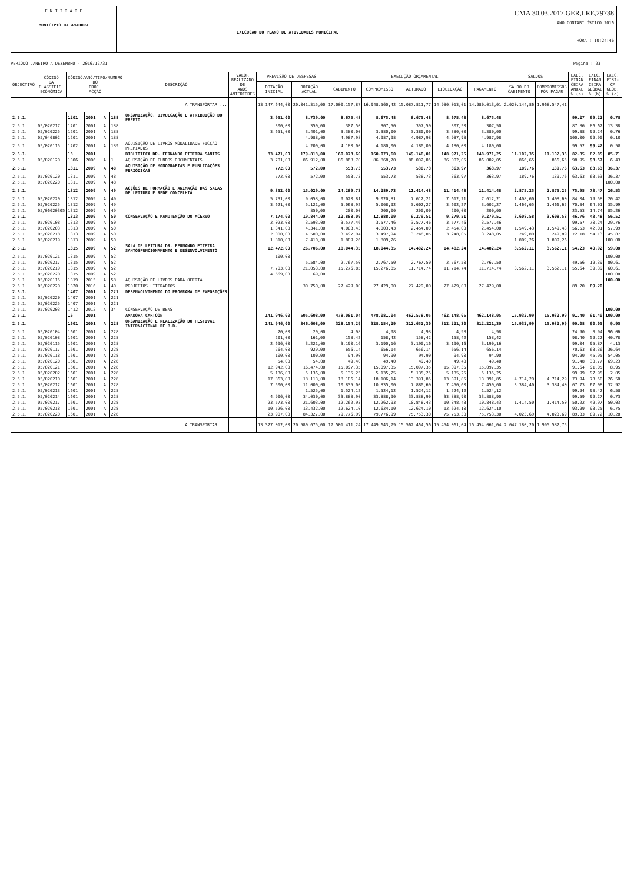E N T I D A D E
MUNICIPIO DA AMADORA
EXECUCAO DO PLANO DE ATIVIDADES MUNICIPAL
CMA 30.03.2017,GER,I,RE,29738
ANO CONTABILÍSTICO 2016
HORA : 10:24:46
PERÍODO JANEIRO A DEZEMBRO - 2016/12/31 Pagina : 23
| OBJECTIVO | CÓDIGO DA CLASSIFIC. ECONÓMICA | CÓDIGO/ANO/TIPO/NUMERO DO PROJ. ACÇÃO | | | | DESCRIÇÃO | VALOR REALIZADO DE ANOS ANTERIORES | PREVISÃO DE DESPESAS | | EXECUÇÃO ORÇAMENTAL | | | | | SALDOS | | EXEC. FINAN CEIRA ANUAL % (a) | EXEC. FINAN CEIRA GLOBAL % (b) | EXEC. FISI- CA GLOB. % (c) |
| --- | --- | --- | --- | --- | --- | --- | --- | --- | --- | --- | --- | --- | --- | --- | --- | --- | --- | --- | --- |
| | | | | | | | | DOTAÇÃO INICIAL | DOTAÇÃO ACTUAL | CABIMENTO | COMPROMISSO | FACTURADO | LIQUIDAÇÃO | PAGAMENTO | SALDO DO CABIMENTO | COMPROMISSOS POR PAGAR | | | |
| A TRANSPORTAR ... | | | | | | | | 13.147.644,00 | 20.041.315,00 | 17.000.157,87 | 16.948.560,42 | 15.087.811,77 | 14.980.013,01 | 14.980.013,01 | 2.020.144,86 | 1.968.547,41 | | | |
| 2.5.1. | | 1201 | 2001 | A | 188 | ORGANIZAÇÃO, DIVULGAÇÃO E ATRIBUIÇÃO DO PRÉMIO | | 3.951,00 | 8.739,00 | 8.675,48 | 8.675,48 | 8.675,48 | 8.675,48 | 8.675,48 | | | 99.27 | 99.22 | 0.78 |
| 2.5.1. | 05/020217 | 1201 | 2001 | A | 188 | | | 300,00 | 350,00 | 307,50 | 307,50 | 307,50 | 307,50 | 307,50 | | | 87.86 | 86.62 | 13.38 |
| 2.5.1. | 05/020225 | 1201 | 2001 | A | 188 | | | 3.651,00 | 3.401,00 | 3.380,00 | 3.380,00 | 3.380,00 | 3.380,00 | 3.380,00 | | | 99.38 | 99.24 | 0.76 |
| 2.5.1. | 05/040802 | 1201 | 2001 | A | 188 | | | | 4.988,00 | 4.987,98 | 4.987,98 | 4.987,98 | 4.987,98 | 4.987,98 | | | 100.00 | 99.90 | 0.10 |
| 2.5.1. | 05/020115 | 1202 | 2001 | A | 189 | AQUISIÇÃO DE LIVROS MODALIDADE FICÇÃO PREMIADOS | | | 4.200,00 | 4.180,00 | 4.180,00 | 4.180,00 | 4.180,00 | 4.180,00 | | | 99.52 | 99.42 | 0.58 |
| 2.5.1. | | 13 | 2001 | | | BIBLIOTECA DR. FERNANDO PITEIRA SANTOS | | 33.471,00 | 179.813,00 | 160.073,60 | 160.073,60 | 149.146,01 | 148.971,25 | 148.971,25 | 11.102,35 | 11.102,35 | 82.85 | 82.85 | 85.71 |
| 2.5.1. | 05/020120 | 1306 | 2006 | A | 1 | AQUISIÇÃO DE FUNDOS DOCUMENTAIS | | 3.701,00 | 86.912,00 | 86.868,70 | 86.868,70 | 86.002,05 | 86.002,05 | 86.002,05 | 866,65 | 866,65 | 98.95 | 93.57 | 6.43 |
| 2.5.1. | | 1311 | 2009 | A | 48 | AQUISIÇÃO DE MONOGRAFIAS E PUBLICAÇÕES PERIODICAS | | 772,00 | 572,00 | 553,73 | 553,73 | 538,73 | 363,97 | 363,97 | 189,76 | 189,76 | 63.63 | 63.63 | 36.37 |
| 2.5.1. | 05/020120 | 1311 | 2009 | A | 48 | | | 772,00 | 572,00 | 553,73 | 553,73 | 538,73 | 363,97 | 363,97 | 189,76 | 189,76 | 63.63 | 63.63 | 36.37 |
| 2.5.1. | 05/020220 | 1311 | 2009 | A | 48 | | | | | | | | | | | | | | 100.00 |
| 2.5.1. | | 1312 | 2009 | A | 49 | ACÇÕES DE FORMAÇÃO E ANIMAÇÃO DAS SALAS DE LEITURA E REDE CONCELHIA | | 9.352,00 | 15.029,00 | 14.289,73 | 14.289,73 | 11.414,48 | 11.414,48 | 11.414,48 | 2.875,25 | 2.875,25 | 75.95 | 73.47 | 26.53 |
| 2.5.1. | 05/020220 | 1312 | 2009 | A | 49 | | | 5.731,00 | 9.058,00 | 9.020,81 | 9.020,81 | 7.612,21 | 7.612,21 | 7.612,21 | 1.408,60 | 1.408,60 | 84.04 | 79.58 | 20.42 |
| 2.5.1. | 05/020225 | 1312 | 2009 | A | 49 | | | 3.621,00 | 5.121,00 | 5.068,92 | 5.068,92 | 3.602,27 | 3.602,27 | 3.602,27 | 1.466,65 | 1.466,65 | 70.34 | 64.01 | 35.99 |
| 2.5.1. | 05/06020305 | 1312 | 2009 | A | 49 | | | | 850,00 | 200,00 | 200,00 | 200,00 | 200,00 | 200,00 | | | 23.53 | 14.74 | 85.26 |
| 2.5.1. | | 1313 | 2009 | A | 50 | CONSERVAÇÃO E MANUTENÇÃO DO ACERVO | | 7.174,00 | 19.844,00 | 12.888,09 | 12.888,09 | 9.279,51 | 9.279,51 | 9.279,51 | 3.608,58 | 3.608,58 | 46.76 | 43.48 | 56.52 |
| 2.5.1. | 05/020108 | 1313 | 2009 | A | 50 | | | 2.023,00 | 3.593,00 | 3.577,46 | 3.577,46 | 3.577,46 | 3.577,46 | 3.577,46 | | | 99.57 | 70.24 | 29.76 |
| 2.5.1. | 05/020203 | 1313 | 2009 | A | 50 | | | 1.341,00 | 4.341,00 | 4.003,43 | 4.003,43 | 2.454,00 | 2.454,00 | 2.454,00 | 1.549,43 | 1.549,43 | 56.53 | 42.01 | 57.99 |
| 2.5.1. | 05/020218 | 1313 | 2009 | A | 50 | | | 2.000,00 | 4.500,00 | 3.497,94 | 3.497,94 | 3.248,05 | 3.248,05 | 3.248,05 | 249,89 | 249,89 | 72.18 | 54.13 | 45.87 |
| 2.5.1. | 05/020219 | 1313 | 2009 | A | 50 | | | 1.810,00 | 7.410,00 | 1.809,26 | 1.809,26 | | | | 1.809,26 | 1.809,26 | | | 100.00 |
| 2.5.1. | | 1315 | 2009 | A | 52 | SALA DE LEITURA DR. FERNANDO PITEIRA SANTOSFUNCIONAMENTO E DESENVOLVIMENTO | | 12.472,00 | 26.706,00 | 18.044,35 | 18.044,35 | 14.482,24 | 14.482,24 | 14.482,24 | 3.562,11 | 3.562,11 | 54.23 | 40.92 | 59.08 |
| 2.5.1. | 05/020121 | 1315 | 2009 | A | 52 | | | 100,00 | | | | | | | | | | | 100.00 |
| 2.5.1. | 05/020217 | 1315 | 2009 | A | 52 | | | | 5.584,00 | 2.767,50 | 2.767,50 | 2.767,50 | 2.767,50 | 2.767,50 | | | 49.56 | 19.39 | 80.61 |
| 2.5.1. | 05/020219 | 1315 | 2009 | A | 52 | | | 7.703,00 | 21.053,00 | 15.276,85 | 15.276,85 | 11.714,74 | 11.714,74 | 11.714,74 | 3.562,11 | 3.562,11 | 55.64 | 39.39 | 60.61 |
| 2.5.1. | 05/020220 | 1315 | 2009 | A | 52 | | | 4.669,00 | 69,00 | | | | | | | | | | 100.00 |
| 2.5.1. | 05/020115 | 1319 | 2015 | A | 58 | AQUISIÇÃO DE LIVROS PARA OFERTA | | | | | | | | | | | | | 100.00 |
| 2.5.1. | 05/020220 | 1320 | 2016 | A | 40 | PROJECTOS LITERARIOS | | | 30.750,00 | 27.429,00 | 27.429,00 | 27.429,00 | 27.429,00 | 27.429,00 | | | 89.20 | 89.20 | |
| 2.5.1. | | 1407 | 2001 | A | 221 | DESENVOLVIMENTO DO PROGRAMA DE EXPOSIÇÕES | | | | | | | | | | | | | |
| 2.5.1. | 05/020220 | 1407 | 2001 | A | 221 | | | | | | | | | | | | | | |
| 2.5.1. | 05/020225 | 1407 | 2001 | A | 221 | | | | | | | | | | | | | | |
| 2.5.1. | 05/020203 | 1412 | 2012 | A | 34 | CONSERVAÇÃO DE BENS | | | | | | | | | | | | | 100.00 |
| 2.5.1. | | 16 | 2001 | | | AMADORA CARTOON | | 141.946,00 | 505.608,00 | 478.081,04 | 478.081,04 | 462.578,05 | 462.148,05 | 462.148,05 | 15.932,99 | 15.932,99 | 91.40 | 91.40 | 100.00 |
| 2.5.1. | | 1601 | 2001 | A | 228 | ORGANIZAÇÃO E REALIZAÇÃO DO FESTIVAL INTERNACIONAL DE B.D. | | 141.946,00 | 346.608,00 | 328.154,29 | 328.154,29 | 312.651,30 | 312.221,30 | 312.221,30 | 15.932,99 | 15.932,99 | 90.08 | 90.05 | 9.95 |
| 2.5.1. | 05/020104 | 1601 | 2001 | A | 228 | | | 20,00 | 20,00 | 4,98 | 4,98 | 4,98 | 4,98 | 4,98 | | | 24.90 | 3.94 | 96.06 |
| 2.5.1. | 05/020108 | 1601 | 2001 | A | 228 | | | 201,00 | 161,00 | 158,42 | 158,42 | 158,42 | 158,42 | 158,42 | | | 98.40 | 59.22 | 40.78 |
| 2.5.1. | 05/020115 | 1601 | 2001 | A | 228 | | | 2.696,00 | 3.221,00 | 3.190,16 | 3.190,16 | 3.190,16 | 3.190,16 | 3.190,16 | | | 99.04 | 95.87 | 4.13 |
| 2.5.1. | 05/020117 | 1601 | 2001 | A | 228 | | | 264,00 | 929,00 | 656,14 | 656,14 | 656,14 | 656,14 | 656,14 | | | 70.63 | 63.36 | 36.64 |
| 2.5.1. | 05/020118 | 1601 | 2001 | A | 228 | | | 100,00 | 100,00 | 94,90 | 94,90 | 94,90 | 94,90 | 94,90 | | | 94.90 | 45.95 | 54.05 |
| 2.5.1. | 05/020120 | 1601 | 2001 | A | 228 | | | 54,00 | 54,00 | 49,40 | 49,40 | 49,40 | 49,40 | 49,40 | | | 91.48 | 30.77 | 69.23 |
| 2.5.1. | 05/020121 | 1601 | 2001 | A | 228 | | | 12.942,00 | 16.474,00 | 15.097,35 | 15.097,35 | 15.097,35 | 15.097,35 | 15.097,35 | | | 91.64 | 91.05 | 8.95 |
| 2.5.1. | 05/020202 | 1601 | 2001 | A | 228 | | | 5.136,00 | 5.136,00 | 5.135,25 | 5.135,25 | 5.135,25 | 5.135,25 | 5.135,25 | | | 99.99 | 97.95 | 2.05 |
| 2.5.1. | 05/020210 | 1601 | 2001 | A | 228 | | | 17.863,00 | 18.113,00 | 18.106,14 | 18.106,14 | 13.391,85 | 13.391,85 | 13.391,85 | 4.714,29 | 4.714,29 | 73.94 | 73.50 | 26.50 |
| 2.5.1. | 05/020212 | 1601 | 2001 | A | 228 | | | 7.500,00 | 11.000,00 | 10.835,00 | 10.835,00 | 7.880,60 | 7.450,60 | 7.450,60 | 3.384,40 | 3.384,40 | 67.73 | 67.08 | 32.92 |
| 2.5.1. | 05/020213 | 1601 | 2001 | A | 228 | | | | 1.525,00 | 1.524,12 | 1.524,12 | 1.524,12 | 1.524,12 | 1.524,12 | | | 99.94 | 93.42 | 6.58 |
| 2.5.1. | 05/020214 | 1601 | 2001 | A | 228 | | | 4.906,00 | 34.030,00 | 33.888,90 | 33.888,90 | 33.888,90 | 33.888,90 | 33.888,90 | | | 99.59 | 99.27 | 0.73 |
| 2.5.1. | 05/020217 | 1601 | 2001 | A | 228 | | | 23.573,00 | 21.603,00 | 12.262,93 | 12.262,93 | 10.848,43 | 10.848,43 | 10.848,43 | 1.414,50 | 1.414,50 | 50.22 | 49.97 | 50.03 |
| 2.5.1. | 05/020218 | 1601 | 2001 | A | 228 | | | 10.526,00 | 13.432,00 | 12.624,10 | 12.624,10 | 12.624,10 | 12.624,10 | 12.624,10 | | | 93.99 | 93.25 | 6.75 |
| 2.5.1. | 05/020220 | 1601 | 2001 | A | 228 | | | 23.907,00 | 84.327,00 | 79.776,99 | 79.776,99 | 75.753,30 | 75.753,30 | 75.753,30 | 4.023,69 | 4.023,69 | 89.83 | 89.72 | 10.28 |
| A TRANSPORTAR ... | | | | | | | | 13.327.012,00 | 20.580.675,00 | 17.501.411,24 | 17.449.643,79 | 15.562.464,56 | 15.454.061,04 | 15.454.061,04 | 2.047.180,20 | 1.995.582,75 | | | |